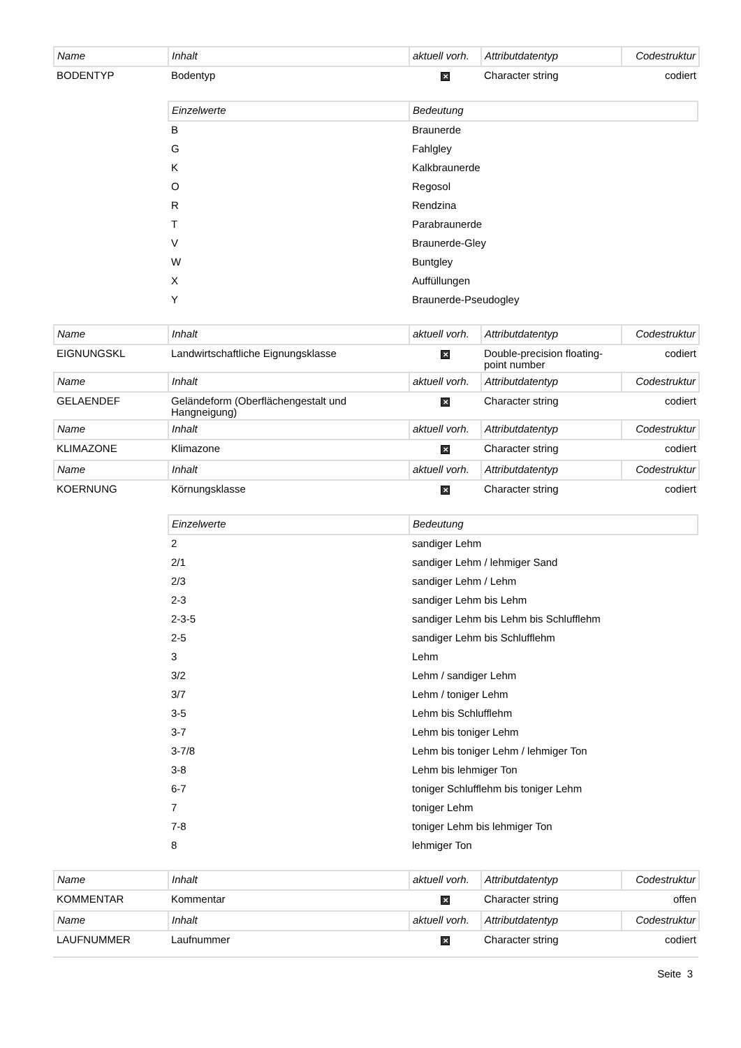| Name | Inhalt | aktuell vorh. | Attributdatentyp | Codestruktur |
| --- | --- | --- | --- | --- |
| BODENTYP | Bodentyp | ✕ | Character string | codiert |
| Einzelwerte | Bedeutung |
| --- | --- |
| B | Braunerde |
| G | Fahlgley |
| K | Kalkbraunerde |
| O | Regosol |
| R | Rendzina |
| T | Parabraunerde |
| V | Braunerde-Gley |
| W | Buntgley |
| X | Auffüllungen |
| Y | Braunerde-Pseudogley |
| Name | Inhalt | aktuell vorh. | Attributdatentyp | Codestruktur |
| --- | --- | --- | --- | --- |
| EIGNUNGSKL | Landwirtschaftliche Eignungsklasse | ✕ | Double-precision floating-point number | codiert |
| Name | Inhalt | aktuell vorh. | Attributdatentyp | Codestruktur |
| GELAENDEF | Geländeform (Oberflächengestalt und Hangneigung) | ✕ | Character string | codiert |
| Name | Inhalt | aktuell vorh. | Attributdatentyp | Codestruktur |
| KLIMAZONE | Klimazone | ✕ | Character string | codiert |
| Name | Inhalt | aktuell vorh. | Attributdatentyp | Codestruktur |
| KOERNUNG | Körnungsklasse | ✕ | Character string | codiert |
| Einzelwerte | Bedeutung |
| --- | --- |
| 2 | sandiger Lehm |
| 2/1 | sandiger Lehm / lehmiger Sand |
| 2/3 | sandiger Lehm / Lehm |
| 2-3 | sandiger Lehm bis Lehm |
| 2-3-5 | sandiger Lehm bis Lehm bis Schlufflehm |
| 2-5 | sandiger Lehm bis Schlufflehm |
| 3 | Lehm |
| 3/2 | Lehm / sandiger Lehm |
| 3/7 | Lehm / toniger Lehm |
| 3-5 | Lehm bis Schlufflehm |
| 3-7 | Lehm bis toniger Lehm |
| 3-7/8 | Lehm bis toniger Lehm / lehmiger Ton |
| 3-8 | Lehm bis lehmiger Ton |
| 6-7 | toniger Schlufflehm bis toniger Lehm |
| 7 | toniger Lehm |
| 7-8 | toniger Lehm bis lehmiger Ton |
| 8 | lehmiger Ton |
| Name | Inhalt | aktuell vorh. | Attributdatentyp | Codestruktur |
| --- | --- | --- | --- | --- |
| KOMMENTAR | Kommentar | ✕ | Character string | offen |
| Name | Inhalt | aktuell vorh. | Attributdatentyp | Codestruktur |
| LAUFNUMMER | Laufnummer | ✕ | Character string | codiert |
Seite 3